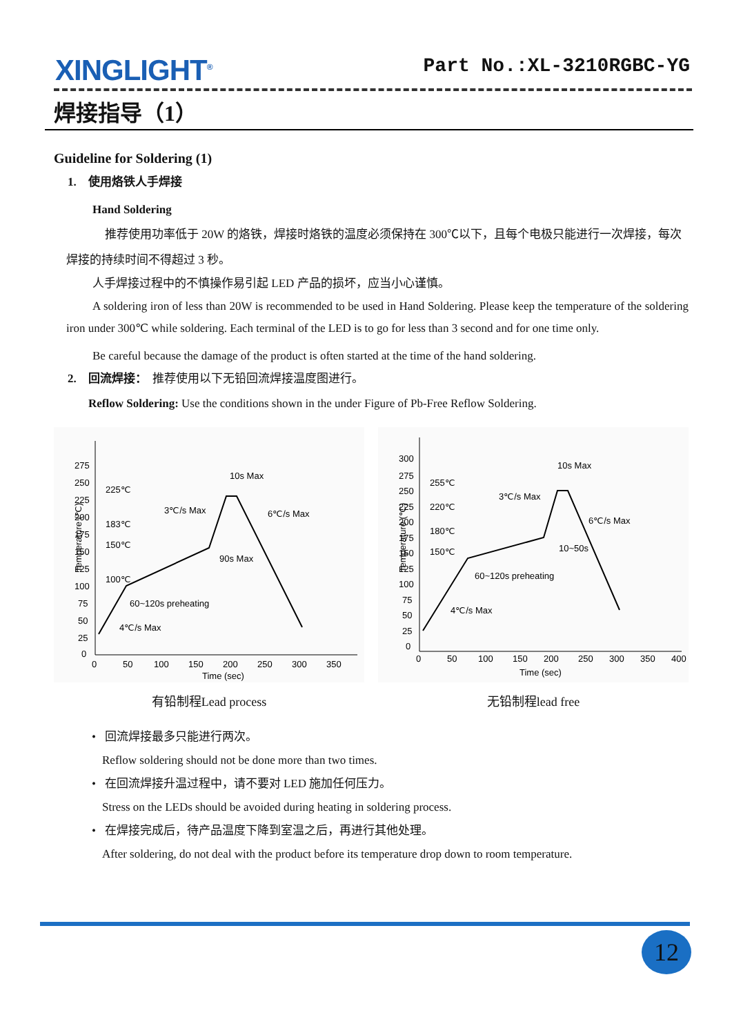XINGLIGHT<sup>®</sup>
Part No.:XL-3210RGBC-YG
焊接指导（1）
Guideline for Soldering (1)
1. 使用烙铁人手焊接
Hand Soldering
推荐使用功率低于 20W 的烙铁，焊接时烙铁的温度必须保持在 300℃以下，且每个电极只能进行一次焊接，每次焊接的持续时间不得超过 3 秒。
人手焊接过程中的不慎操作易引起 LED 产品的损坏，应当小心谨慎。
A soldering iron of less than 20W is recommended to be used in Hand Soldering. Please keep the temperature of the soldering iron under 300℃ while soldering. Each terminal of the LED is to go for less than 3 second and for one time only.
Be careful because the damage of the product is often started at the time of the hand soldering.
2. 回流焊接： 推荐使用以下无铅回流焊接温度图进行。
Reflow Soldering: Use the conditions shown in the under Figure of Pb-Free Reflow Soldering.
Temperature (℃)
275
250
225
200
175
150
125
100
75
50
25
0
0
50
100
150
200
250
300
350
Time (sec)
225℃
183℃
150℃
100℃
10s Max
3℃/s Max
6℃/s Max
90s Max
60~120s preheating
4℃/s Max
有铅制程Lead process
Temperature (℃)
300
275
250
225
200
175
150
125
100
75
50
25
0
0
50
100
150
200
250
300
350
400
Time (sec)
255℃
220℃
180℃
150℃
10s Max
3℃/s Max
6℃/s Max
10~50s
60~120s preheating
4℃/s Max
无铅制程lead free
• 回流焊接最多只能进行两次。
Reflow soldering should not be done more than two times.
• 在回流焊接升温过程中，请不要对 LED 施加任何压力。
Stress on the LEDs should be avoided during heating in soldering process.
• 在焊接完成后，待产品温度下降到室温之后，再进行其他处理。
After soldering, do not deal with the product before its temperature drop down to room temperature.
12